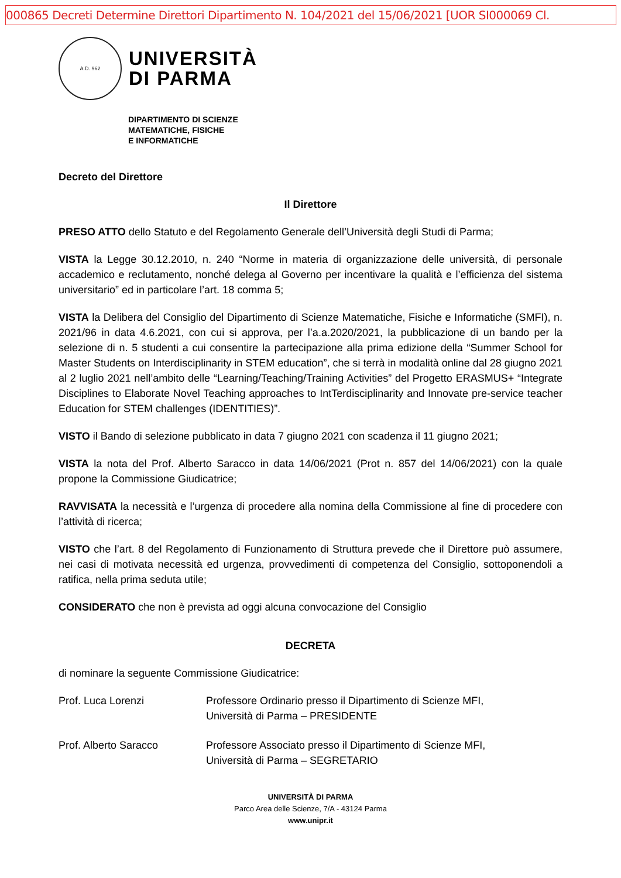000865 Decreti Determine Direttori Dipartimento N. 104/2021 del 15/06/2021 [UOR SI000069 Cl.
A.D. 962
UNIVERSITÀ
DI PARMA
DIPARTIMENTO DI SCIENZE
MATEMATICHE, FISICHE
E INFORMATICHE
Decreto del Direttore
Il Direttore
PRESO ATTO dello Statuto e del Regolamento Generale dell’Università degli Studi di Parma;
VISTA la Legge 30.12.2010, n. 240 “Norme in materia di organizzazione delle università, di personale accademico e reclutamento, nonché delega al Governo per incentivare la qualità e l’efficienza del sistema universitario” ed in particolare l’art. 18 comma 5;
VISTA la Delibera del Consiglio del Dipartimento di Scienze Matematiche, Fisiche e Informatiche (SMFI), n. 2021/96 in data 4.6.2021, con cui si approva, per l’a.a.2020/2021, la pubblicazione di un bando per la selezione di n. 5 studenti a cui consentire la partecipazione alla prima edizione della “Summer School for Master Students on Interdisciplinarity in STEM education”, che si terrà in modalità online dal 28 giugno 2021 al 2 luglio 2021 nell’ambito delle “Learning/Teaching/Training Activities” del Progetto ERASMUS+ “Integrate Disciplines to Elaborate Novel Teaching approaches to IntTerdisciplinarity and Innovate pre-service teacher Education for STEM challenges (IDENTITIES)”.
VISTO il Bando di selezione pubblicato in data 7 giugno 2021 con scadenza il 11 giugno 2021;
VISTA la nota del Prof. Alberto Saracco in data 14/06/2021 (Prot n. 857 del 14/06/2021) con la quale propone la Commissione Giudicatrice;
RAVVISATA la necessità e l’urgenza di procedere alla nomina della Commissione al fine di procedere con l’attività di ricerca;
VISTO che l’art. 8 del Regolamento di Funzionamento di Struttura prevede che il Direttore può assumere, nei casi di motivata necessità ed urgenza, provvedimenti di competenza del Consiglio, sottoponendoli a ratifica, nella prima seduta utile;
CONSIDERATO che non è prevista ad oggi alcuna convocazione del Consiglio
DECRETA
di nominare la seguente Commissione Giudicatrice:
Prof. Luca Lorenzi Professore Ordinario presso il Dipartimento di Scienze MFI,
Università di Parma – PRESIDENTE
Prof. Alberto Saracco Professore Associato presso il Dipartimento di Scienze MFI,
Università di Parma – SEGRETARIO
UNIVERSITÀ DI PARMA
Parco Area delle Scienze, 7/A - 43124 Parma
www.unipr.it